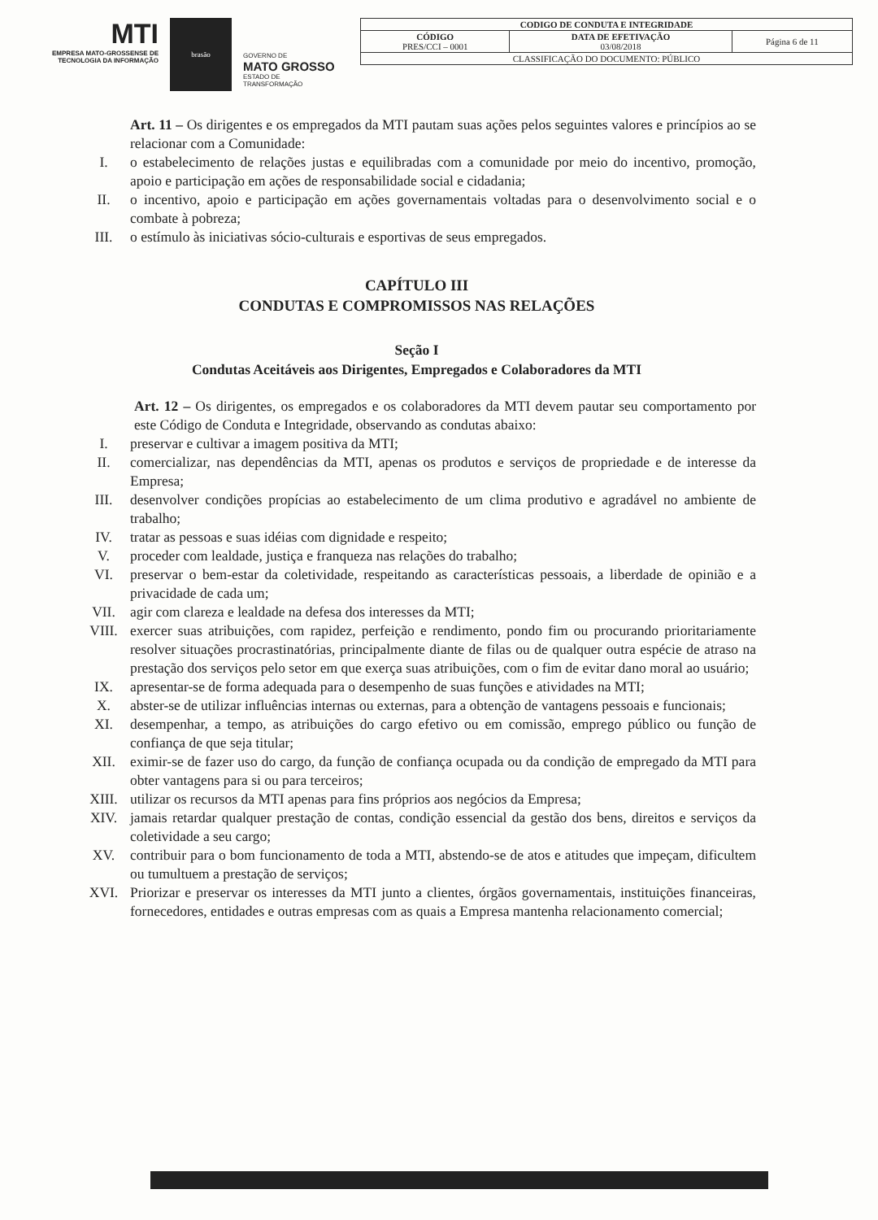MTI
EMPRESA MATO-GROSSENSE DE TECNOLOGIA DA INFORMAÇÃO
brasão
GOVERNO DE
MATO GROSSO
ESTADO DE TRANSFORMAÇÃO
| CODIGO DE CONDUTA E INTEGRIDADE | | |
| CÓDIGO PRES/CCI – 0001 | DATA DE EFETIVAÇÃO 03/08/2018 | Página 6 de 11 |
| CLASSIFICAÇÃO DO DOCUMENTO: PÚBLICO | | |
Art. 11 – Os dirigentes e os empregados da MTI pautam suas ações pelos seguintes valores e princípios ao se relacionar com a Comunidade:
I. o estabelecimento de relações justas e equilibradas com a comunidade por meio do incentivo, promoção, apoio e participação em ações de responsabilidade social e cidadania;
II. o incentivo, apoio e participação em ações governamentais voltadas para o desenvolvimento social e o combate à pobreza;
III. o estímulo às iniciativas sócio-culturais e esportivas de seus empregados.
CAPÍTULO III
CONDUTAS E COMPROMISSOS NAS RELAÇÕES
Seção I
Condutas Aceitáveis aos Dirigentes, Empregados e Colaboradores da MTI
Art. 12 – Os dirigentes, os empregados e os colaboradores da MTI devem pautar seu comportamento por este Código de Conduta e Integridade, observando as condutas abaixo:
I. preservar e cultivar a imagem positiva da MTI;
II. comercializar, nas dependências da MTI, apenas os produtos e serviços de propriedade e de interesse da Empresa;
III. desenvolver condições propícias ao estabelecimento de um clima produtivo e agradável no ambiente de trabalho;
IV. tratar as pessoas e suas idéias com dignidade e respeito;
V. proceder com lealdade, justiça e franqueza nas relações do trabalho;
VI. preservar o bem-estar da coletividade, respeitando as características pessoais, a liberdade de opinião e a privacidade de cada um;
VII. agir com clareza e lealdade na defesa dos interesses da MTI;
VIII. exercer suas atribuições, com rapidez, perfeição e rendimento, pondo fim ou procurando prioritariamente resolver situações procrastinatórias, principalmente diante de filas ou de qualquer outra espécie de atraso na prestação dos serviços pelo setor em que exerça suas atribuições, com o fim de evitar dano moral ao usuário;
IX. apresentar-se de forma adequada para o desempenho de suas funções e atividades na MTI;
X. abster-se de utilizar influências internas ou externas, para a obtenção de vantagens pessoais e funcionais;
XI. desempenhar, a tempo, as atribuições do cargo efetivo ou em comissão, emprego público ou função de confiança de que seja titular;
XII. eximir-se de fazer uso do cargo, da função de confiança ocupada ou da condição de empregado da MTI para obter vantagens para si ou para terceiros;
XIII. utilizar os recursos da MTI apenas para fins próprios aos negócios da Empresa;
XIV. jamais retardar qualquer prestação de contas, condição essencial da gestão dos bens, direitos e serviços da coletividade a seu cargo;
XV. contribuir para o bom funcionamento de toda a MTI, abstendo-se de atos e atitudes que impeçam, dificultem ou tumultuem a prestação de serviços;
XVI. Priorizar e preservar os interesses da MTI junto a clientes, órgãos governamentais, instituições financeiras, fornecedores, entidades e outras empresas com as quais a Empresa mantenha relacionamento comercial;